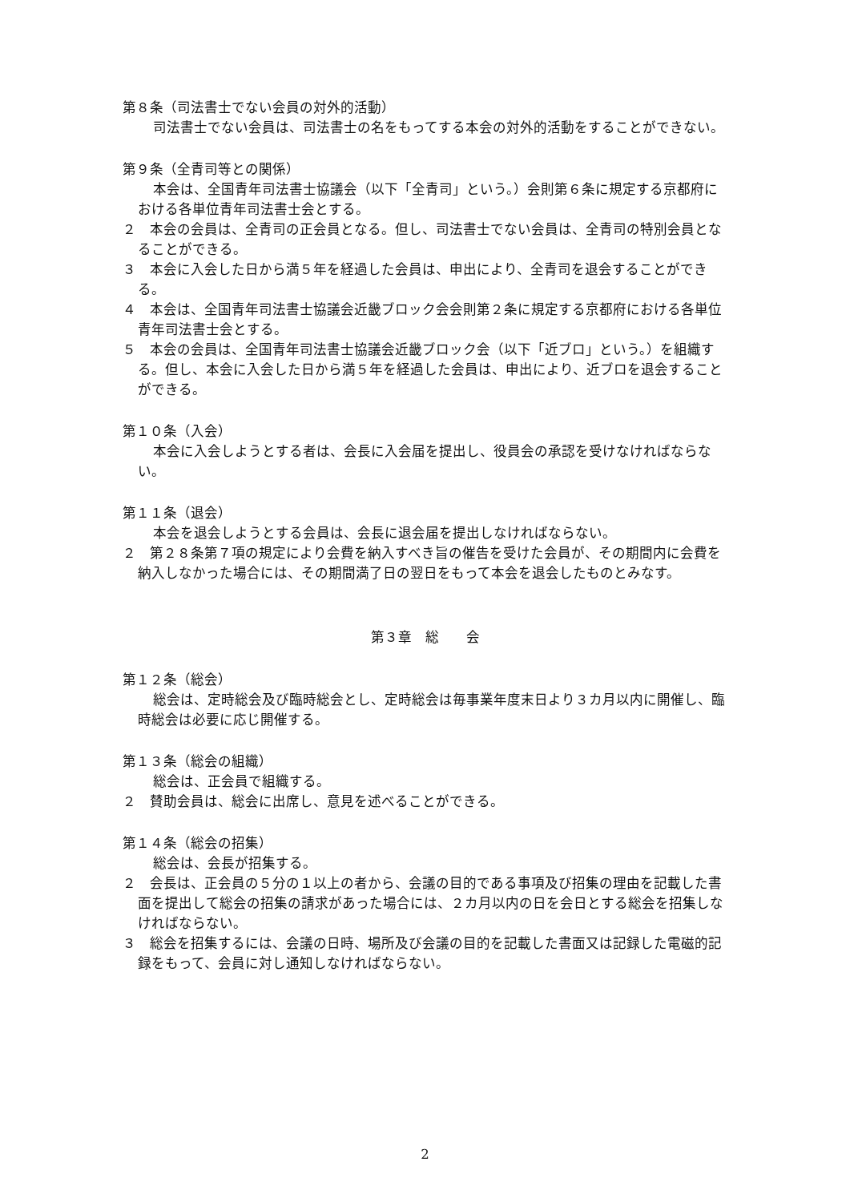第８条（司法書士でない会員の対外的活動）
司法書士でない会員は、司法書士の名をもってする本会の対外的活動をすることができない。
第９条（全青司等との関係）
本会は、全国青年司法書士協議会（以下「全青司」という。）会則第６条に規定する京都府における各単位青年司法書士会とする。
２　本会の会員は、全青司の正会員となる。但し、司法書士でない会員は、全青司の特別会員となることができる。
３　本会に入会した日から満５年を経過した会員は、申出により、全青司を退会することができる。
４　本会は、全国青年司法書士協議会近畿ブロック会会則第２条に規定する京都府における各単位青年司法書士会とする。
５　本会の会員は、全国青年司法書士協議会近畿ブロック会（以下「近ブロ」という。）を組織する。但し、本会に入会した日から満５年を経過した会員は、申出により、近ブロを退会することができる。
第１０条（入会）
本会に入会しようとする者は、会長に入会届を提出し、役員会の承認を受けなければならない。
第１１条（退会）
本会を退会しようとする会員は、会長に退会届を提出しなければならない。
２　第２８条第７項の規定により会費を納入すべき旨の催告を受けた会員が、その期間内に会費を納入しなかった場合には、その期間満了日の翌日をもって本会を退会したものとみなす。
第３章　総　　会
第１２条（総会）
総会は、定時総会及び臨時総会とし、定時総会は毎事業年度末日より３カ月以内に開催し、臨時総会は必要に応じ開催する。
第１３条（総会の組織）
総会は、正会員で組織する。
２　賛助会員は、総会に出席し、意見を述べることができる。
第１４条（総会の招集）
総会は、会長が招集する。
２　会長は、正会員の５分の１以上の者から、会議の目的である事項及び招集の理由を記載した書面を提出して総会の招集の請求があった場合には、２カ月以内の日を会日とする総会を招集しなければならない。
３　総会を招集するには、会議の日時、場所及び会議の目的を記載した書面又は記録した電磁的記録をもって、会員に対し通知しなければならない。
2